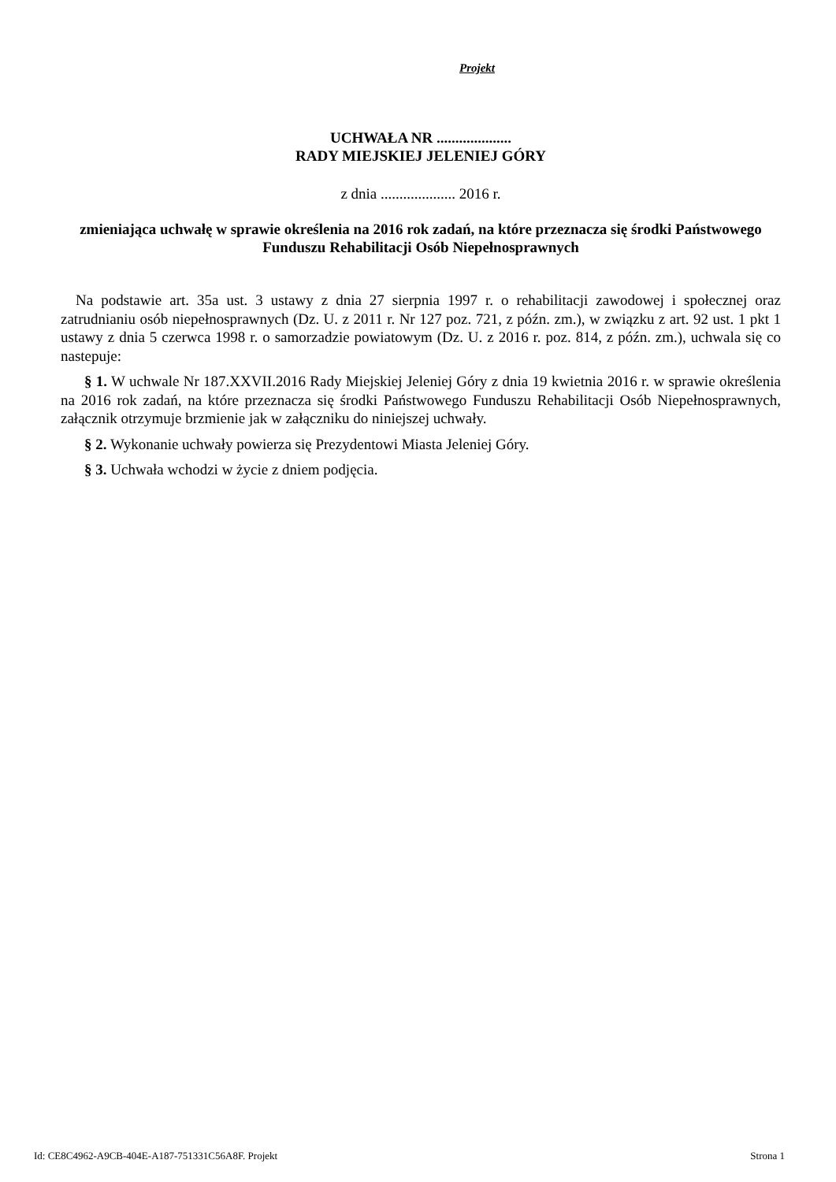Projekt
UCHWAŁA NR ....................
RADY MIEJSKIEJ JELENIEJ GÓRY
z dnia .................... 2016 r.
zmieniająca uchwałę w sprawie określenia na 2016 rok zadań, na które przeznacza się środki Państwowego Funduszu Rehabilitacji Osób Niepełnosprawnych
Na podstawie art. 35a ust. 3 ustawy z dnia 27 sierpnia 1997 r. o rehabilitacji zawodowej i społecznej oraz zatrudnianiu osób niepełnosprawnych (Dz. U. z 2011 r. Nr 127 poz. 721, z późn. zm.), w związku z art. 92 ust. 1 pkt 1 ustawy z dnia 5 czerwca 1998 r. o samorzadzie powiatowym (Dz. U. z 2016 r. poz. 814, z późn. zm.), uchwala się co nastepuje:
§ 1. W uchwale Nr 187.XXVII.2016 Rady Miejskiej Jeleniej Góry z dnia 19 kwietnia 2016 r. w sprawie określenia na 2016 rok zadań, na które przeznacza się środki Państwowego Funduszu Rehabilitacji Osób Niepełnosprawnych, załącznik otrzymuje brzmienie jak w załączniku do niniejszej uchwały.
§ 2. Wykonanie uchwały powierza się Prezydentowi Miasta Jeleniej Góry.
§ 3. Uchwała wchodzi w życie z dniem podjęcia.
Id: CE8C4962-A9CB-404E-A187-751331C56A8F. Projekt Strona 1